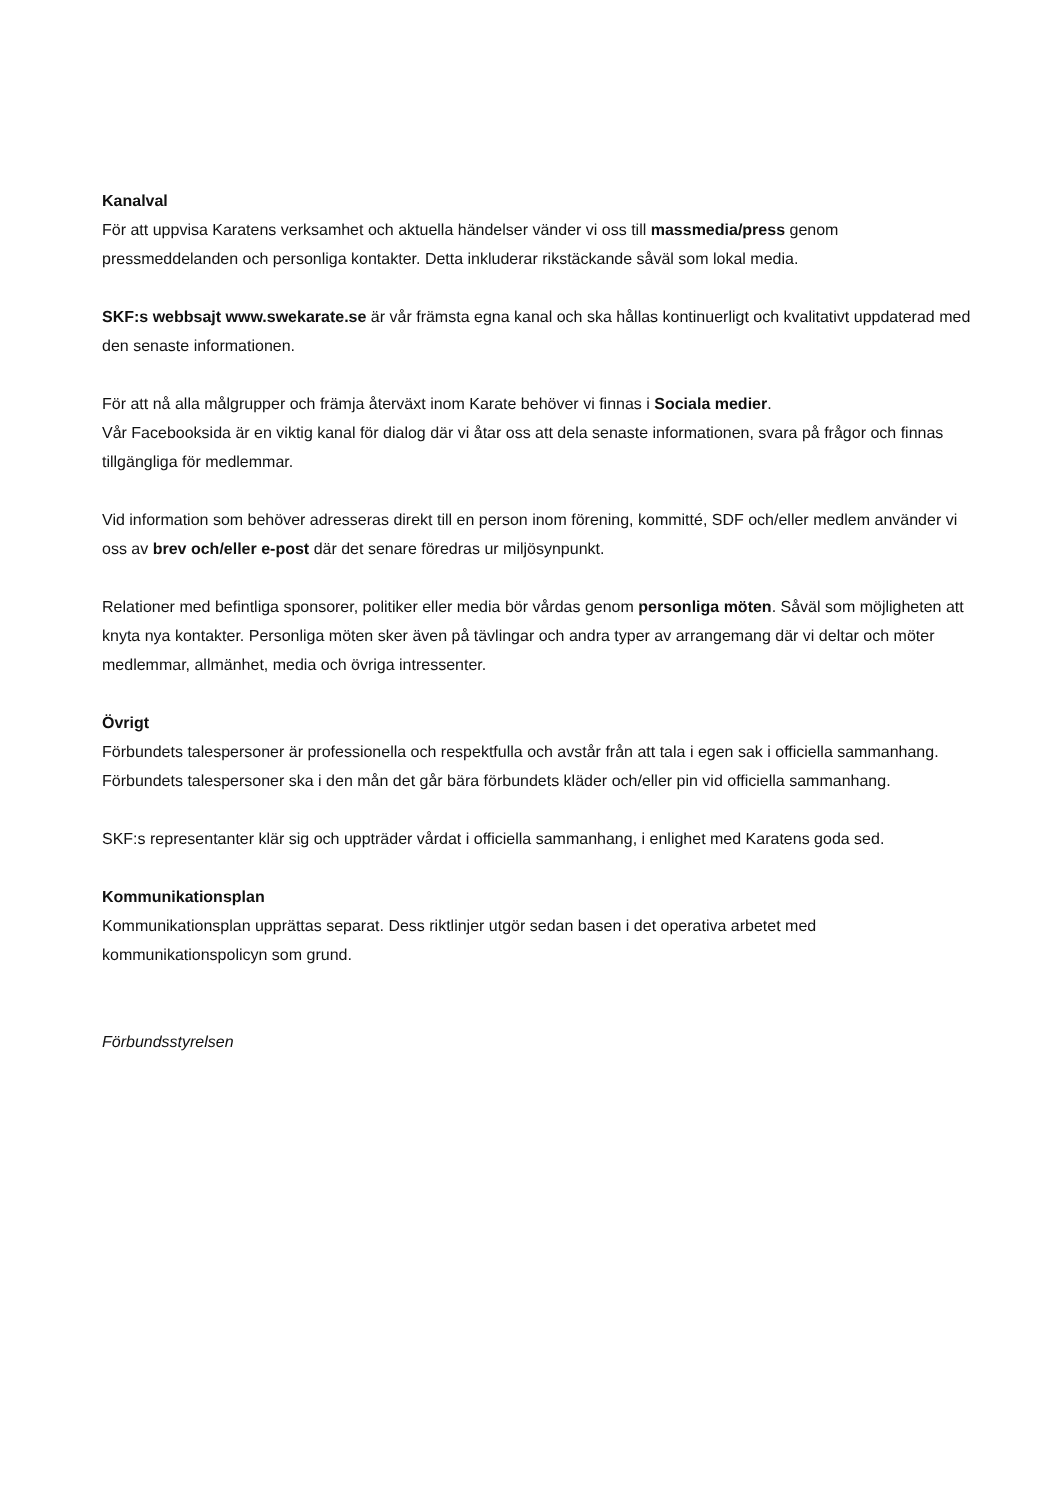Kanalval
För att uppvisa Karatens verksamhet och aktuella händelser vänder vi oss till massmedia/press genom pressmeddelanden och personliga kontakter. Detta inkluderar rikstäckande såväl som lokal media.
SKF:s webbsajt www.swekarate.se är vår främsta egna kanal och ska hållas kontinuerligt och kvalitativt uppdaterad med den senaste informationen.
För att nå alla målgrupper och främja återväxt inom Karate behöver vi finnas i Sociala medier.
Vår Facebooksida är en viktig kanal för dialog där vi åtar oss att dela senaste informationen, svara på frågor och finnas tillgängliga för medlemmar.
Vid information som behöver adresseras direkt till en person inom förening, kommitté, SDF och/eller medlem använder vi oss av brev och/eller e-post där det senare föredras ur miljösynpunkt.
Relationer med befintliga sponsorer, politiker eller media bör vårdas genom personliga möten. Såväl som möjligheten att knyta nya kontakter. Personliga möten sker även på tävlingar och andra typer av arrangemang där vi deltar och möter medlemmar, allmänhet, media och övriga intressenter.
Övrigt
Förbundets talespersoner är professionella och respektfulla och avstår från att tala i egen sak i officiella sammanhang.
Förbundets talespersoner ska i den mån det går bära förbundets kläder och/eller pin vid officiella sammanhang.
SKF:s representanter klär sig och uppträder vårdat i officiella sammanhang, i enlighet med Karatens goda sed.
Kommunikationsplan
Kommunikationsplan upprättas separat. Dess riktlinjer utgör sedan basen i det operativa arbetet med kommunikationspolicyn som grund.
Förbundsstyrelsen